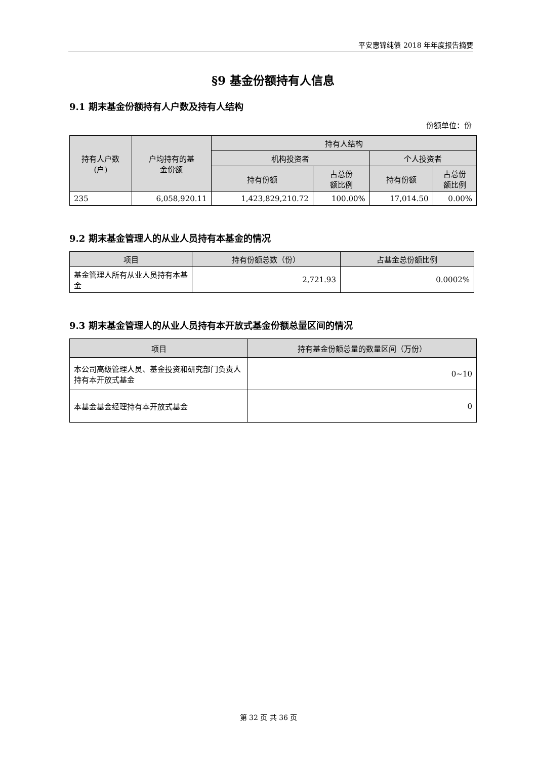平安惠锦纯债 2018 年年度报告摘要
§9 基金份额持有人信息
9.1 期末基金份额持有人户数及持有人结构
份额单位：份
| 持有人户数 (户) | 户均持有的基 金份额 | 持有人结构 | | | |
| --- | --- | --- | --- | --- | --- |
| | | 机构投资者 | | 个人投资者 | |
| | | 持有份额 | 占总份 额比例 | 持有份额 | 占总份 额比例 |
| 235 | 6,058,920.11 | 1,423,829,210.72 | 100.00% | 17,014.50 | 0.00% |
9.2 期末基金管理人的从业人员持有本基金的情况
| 项目 | 持有份额总数（份） | 占基金总份额比例 |
| --- | --- | --- |
| 基金管理人所有从业人员持有本基金 | 2,721.93 | 0.0002% |
9.3 期末基金管理人的从业人员持有本开放式基金份额总量区间的情况
| 项目 | 持有基金份额总量的数量区间（万份） |
| --- | --- |
| 本公司高级管理人员、基金投资和研究部门负责人持有本开放式基金 | 0~10 |
| 本基金基金经理持有本开放式基金 | 0 |
第 32 页 共 36 页